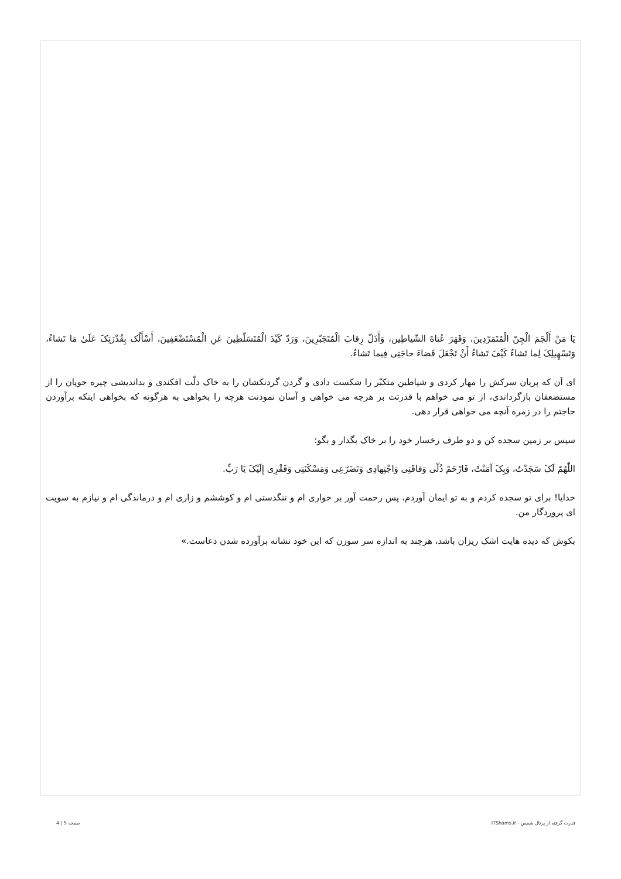يَا مَنْ أَلْجَمَ الْجِنّ الْمُتَمَرّدِينَ، وَقَهَرَ عُتاةَ الشّياطِين، وَأَذَلّ رِقابَ الْمُتَجَبّرِينَ، وَرَدّ كَيْدَ الْمُتَسَلّطِينَ عَنِ الْمُسْتَضْعَفِينَ، أَسْأَلُک بِقُدْرَتِکَ عَلَىٰ مَا تَشاءُ، وَتَسْهِيلِکَ لِما تَشاءُ كَيْفَ تَشاءُ أَنْ تَجْعَلَ قَضاءَ حاجَتِى فِيما تَشاءُ.
ای آن که پریان سرکش را مهار کردی و شیاطین متکبّر را شکست دادی و گردن گردنکشان را به خاک ذلّت افکندی و بداندیشی چیره جویان را از مستضعفان بازگرداندی، از تو می خواهم با قدرتت بر هرچه می خواهی و آسان نمودنت هرچه را بخواهی به هرگونه که بخواهی اینکه برآوردن حاجتم را در زمره آنچه می خواهی قرار دهی.
سپس بر زمین سجده کن و دو طرف رخسار خود را بر خاک بگذار و بگو:
اللّٰهُمّ لَکَ سَجَدْتُ، وَبِکَ آمَنْتُ، فَارْحَمْ ذُلّی وَفاقَتِى وَاجْتِهادِى وَتَضَرّعِى وَمَسْكَنَتِى وَفَقْرِى إِلَيْکَ يَا رَبِّ.
خدایا! برای تو سجده کردم و به تو ایمان آوردم، پس رحمت آور بر خواری ام و تنگدستی ام و کوششم و زاری ام و درماندگی ام و نیازم به سویت ای پروردگار من.
بکوش که دیده هایت اشک ریزان باشد، هرچند به اندازه سر سوزن که این خود نشانه برآورده شدن دعاست.»
قدرت گرفته از پرتال شمس - ITShams.ir صفحه 5 | 4